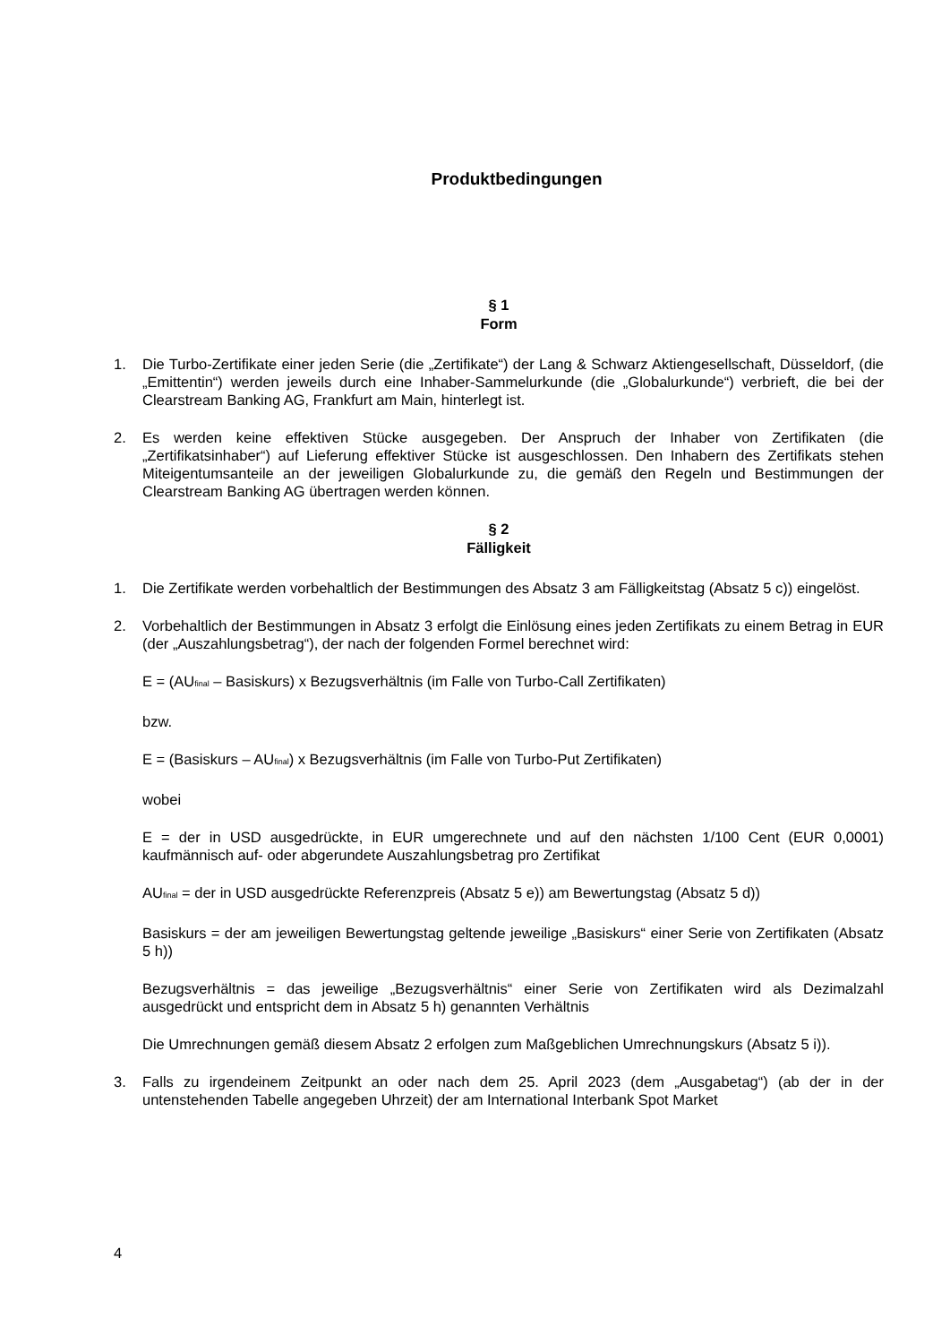Produktbedingungen
§ 1
Form
1. Die Turbo-Zertifikate einer jeden Serie (die „Zertifikate“) der Lang & Schwarz Aktiengesellschaft, Düsseldorf, (die „Emittentin“) werden jeweils durch eine Inhaber-Sammelurkunde (die „Globalurkunde“) verbrieft, die bei der Clearstream Banking AG, Frankfurt am Main, hinterlegt ist.
2. Es werden keine effektiven Stücke ausgegeben. Der Anspruch der Inhaber von Zertifikaten (die „Zertifikatsinhaber“) auf Lieferung effektiver Stücke ist ausgeschlossen. Den Inhabern des Zertifikats stehen Miteigentumsanteile an der jeweiligen Globalurkunde zu, die gemäß den Regeln und Bestimmungen der Clearstream Banking AG übertragen werden können.
§ 2
Fälligkeit
1. Die Zertifikate werden vorbehaltlich der Bestimmungen des Absatz 3 am Fälligkeitstag (Absatz 5 c)) eingelöst.
2. Vorbehaltlich der Bestimmungen in Absatz 3 erfolgt die Einlösung eines jeden Zertifikats zu einem Betrag in EUR (der „Auszahlungsbetrag“), der nach der folgenden Formel berechnet wird:
E = (AU<sub>final</sub> – Basiskurs) x Bezugsverhältnis (im Falle von Turbo-Call Zertifikaten)
bzw.
E = (Basiskurs – AU<sub>final</sub>) x Bezugsverhältnis (im Falle von Turbo-Put Zertifikaten)
wobei
E = der in USD ausgedrückte, in EUR umgerechnete und auf den nächsten 1/100 Cent (EUR 0,0001) kaufmännisch auf- oder abgerundete Auszahlungsbetrag pro Zertifikat
AU<sub>final</sub> = der in USD ausgedrückte Referenzpreis (Absatz 5 e)) am Bewertungstag (Absatz 5 d))
Basiskurs = der am jeweiligen Bewertungstag geltende jeweilige „Basiskurs“ einer Serie von Zertifikaten (Absatz 5 h))
Bezugsverhältnis = das jeweilige „Bezugsverhältnis“ einer Serie von Zertifikaten wird als Dezimalzahl ausgedrückt und entspricht dem in Absatz 5 h) genannten Verhältnis
Die Umrechnungen gemäß diesem Absatz 2 erfolgen zum Maßgeblichen Umrechnungskurs (Absatz 5 i)).
3. Falls zu irgendeinem Zeitpunkt an oder nach dem 25. April 2023 (dem „Ausgabetag“) (ab der in der untenstehenden Tabelle angegeben Uhrzeit) der am International Interbank Spot Market
4